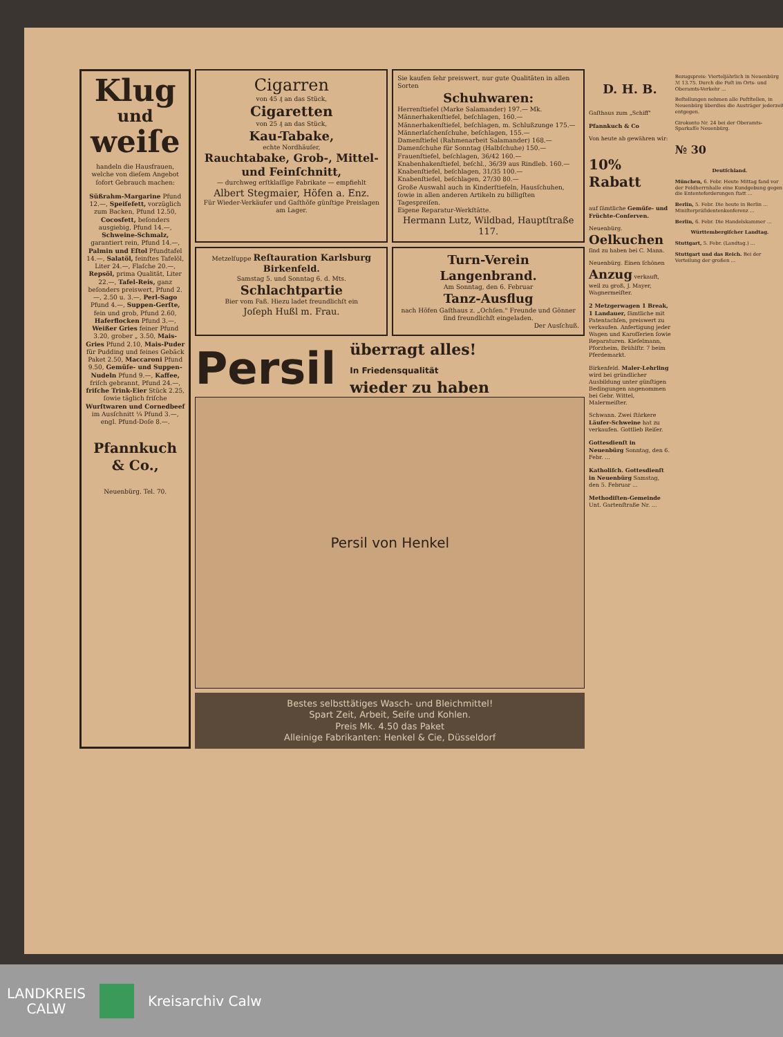Klug
und
weiſe
handeln die Hausfrauen, welche von dieſem Angebot ſofort Gebrauch machen:
Süßrahm-Margarine Pfund 12.—, Speiſefett, vorzüglich zum Backen, Pfund 12.50, Cocosfett, beſonders ausgiebig, Pfund 14.—, Schweine-Schmalz, garantiert rein, Pfund 14.—, Palmin und Eſtol Pfundtafel 14.—, Salatöl, feinſtes Tafelöl, Liter 24.—, Flaſche 20.—, Repsöl, prima Qualität, Liter 22.—, Tafel-Reis, ganz beſonders preiswert, Pfund 2.—, 2.50 u. 3.—, Perl-Sago Pfund 4.—, Suppen-Gerſte, fein und grob, Pfund 2.60, Haferflocken Pfund 3.—, Weißer Gries feiner Pfund 3.20, grober „ 3.50, Mais-Gries Pfund 2.10, Mais-Puder für Pudding und feines Gebäck Paket 2.50, Maccaroni Pfund 9.50, Gemüſe- und Suppen-Nudeln Pfund 9.—, Kaffee, friſch gebrannt, Pfund 24.—, friſche Trink-Eier Stück 2.25, ſowie täglich friſche Wurſtwaren und Cornedbeef im Ausſchnitt ¼ Pfund 3.—, engl. Pfund-Doſe 8.—.
Pfannkuch & Co.,
Neuenbürg. Tel. 70.
Cigarren
von 45 ₰ an das Stück,
Cigaretten
von 25 ₰ an das Stück,
Kau-Tabake,
echte Nordhäuſer,
Rauchtabake, Grob-, Mittel- und Feinſchnitt,
— durchweg erſtklaſſige Fabrikate — empfiehlt
Albert Stegmaier, Höfen a. Enz.
Für Wieder-Verkäufer und Gaſthöfe günſtige Preislagen am Lager.
Sie kaufen ſehr preiswert, nur gute Qualitäten in allen Sorten
Schuhwaren:
Herrenſtiefel (Marke Salamander) 197.— Mk.
Männerhakenſtiefel, beſchlagen, 160.—
Männerhakenſtiefel, beſchlagen, m. Schlußzunge 175.—
Männerlaſchenſchuhe, beſchlagen, 155.—
Damenſtiefel (Rahmenarbeit Salamander) 168.—
Damenſchuhe für Sonntag (Halbſchuhe) 150.—
Frauenſtiefel, beſchlagen, 36/42 160.—
Knabenhakenſtiefel, beſchl., 36/39 aus Rindleb. 160.—
Knabenſtiefel, beſchlagen, 31/35 100.—
Knabenſtiefel, beſchlagen, 27/30 80.—
Große Auswahl auch in Kinderſtiefeln, Hausſchuhen, ſowie in allen anderen Artikeln zu billigſten Tagespreiſen.
Eigene Reparatur-Werkſtätte.
Hermann Lutz, Wildbad, Hauptſtraße 117.
Metzelſuppe Reſtauration Karlsburg Birkenfeld.
Samstag 5. und Sonntag 6. d. Mts.
Schlachtpartie
Bier vom Faß. Hiezu ladet freundlichſt ein
Joſeph Hußl m. Frau.
Turn-Verein Langenbrand.
Am Sonntag, den 6. Februar
Tanz-Ausflug
nach Höfen Gaſthaus z. „Ochſen." Freunde und Gönner ſind freundlichſt eingeladen.
Der Ausſchuß.
Persil
überragt alles!
In Friedensqualität
wieder zu haben
Persil von Henkel
Bestes selbsttätiges Wasch- und Bleichmittel!
Spart Zeit, Arbeit, Seife und Kohlen.
Preis Mk. 4.50 das Paket
Alleinige Fabrikanten: Henkel & Cie, Düsseldorf
D. H. B.
Gaſthaus zum „Schiff"
Pfannkuch & Co
Von heute ab gewähren wir:
10% Rabatt
auf ſämtliche Gemüſe- und Früchte-Conſerven.
Neuenbürg. Oelkuchen ſind zu haben bei C. Mann.
Neuenbürg. Einen ſchönen Anzug verkauft, weil zu groß, J. Mayer, Wagnermeiſter.
2 Metzgerwagen 1 Break, 1 Landauer, ſämtliche mit Patentachſen, preiswert zu verkaufen. Anfertigung jeder Wagen und Karoſſerien ſowie Reparaturen. Kieſelmann, Pforzheim, Brühlſtr. 7 beim Pferdemarkt.
Birkenfeld. Maler-Lehrling wird bei gründlicher Ausbildung unter günſtigen Bedingungen angenommen bei Gebr. Wittel, Malermeiſter.
Schwann. Zwei ſtärkere Läufer-Schweine hat zu verkaufen. Gottlieb Reiſer.
Gottesdienſt in Neuenbürg Sonntag, den 6. Febr. ...
Katholiſch. Gottesdienſt in Neuenbürg Samstag, den 5. Februar ...
Methodiſten-Gemeinde Unt. Gartenſtraße Nr. ...
Bezugspreis: Vierteljährlich in Neuenbürg ℳ 13.75. Durch die Poſt im Orts- und Oberamts-Verkehr ...
Beſtellungen nehmen alle Poſtſtellen, in Neuenbürg überdies die Austräger jederzeit entgegen.
Girokonto Nr. 24 bei der Oberamts-Sparkaſſe Neuenbürg.
№ 30
Deutſchland.
München, 6. Febr. Heute Mittag fand vor der Feldherrnhalle eine Kundgebung gegen die Ententeforderungen ſtatt ...
Berlin, 5. Febr. Die heute in Berlin ... Miniſterpräſidentenkonferenz ...
Berlin, 6. Febr. Die Handelskammer ...
Württembergiſcher Landtag.
Stuttgart, 5. Febr. (Landtag.) ...
Stuttgart und das Reich. Bei der Verteilung der großen ...
LANDKREIS
CALW
Kreisarchiv Calw